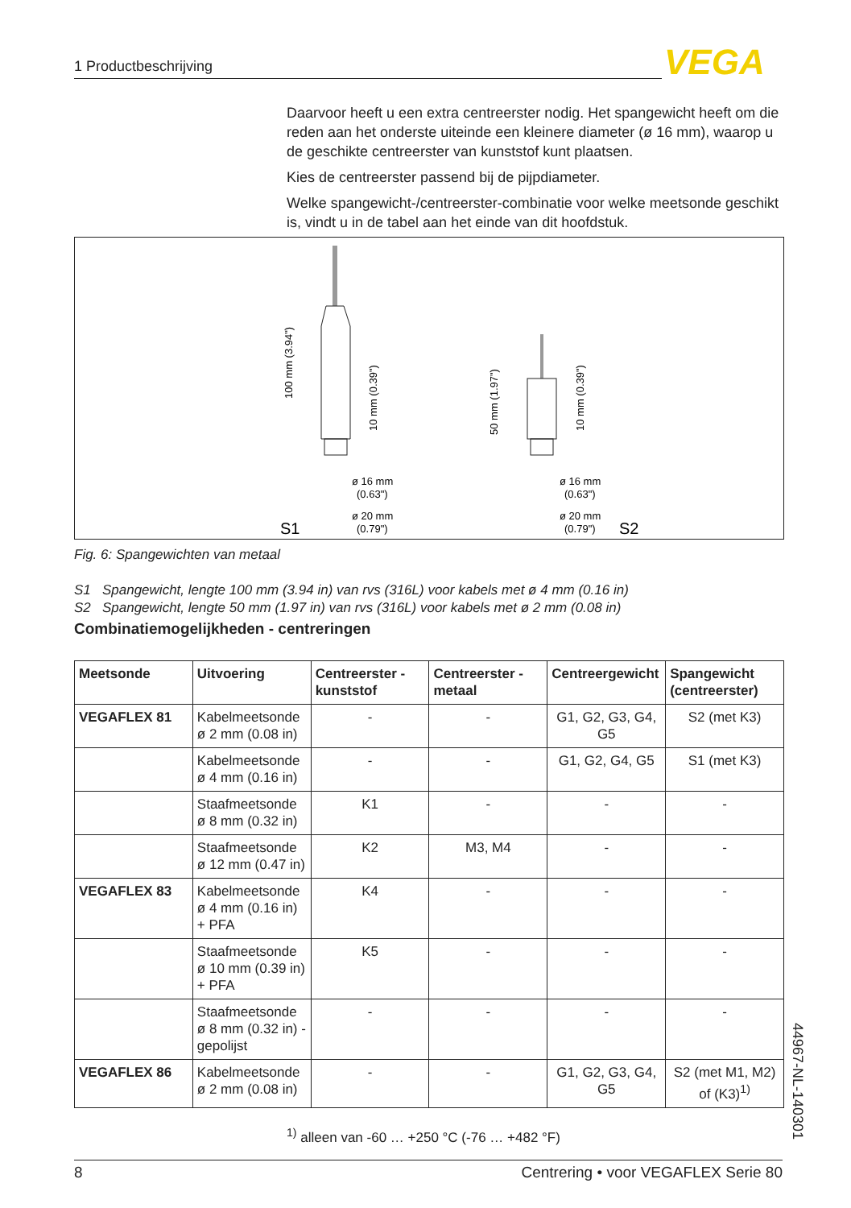1 Productbeschrijving VEGA
Daarvoor heeft u een extra centreerster nodig. Het spangewicht heeft om die reden aan het onderste uiteinde een kleinere diameter (ø 16 mm), waarop u de geschikte centreerster van kunststof kunt plaatsen.
Kies de centreerster passend bij de pijpdiameter.
Welke spangewicht-/centreerster-combinatie voor welke meetsonde geschikt is, vindt u in de tabel aan het einde van dit hoofdstuk.
100 mm (3.94")
10 mm (0.39")
50 mm (1.97")
10 mm (0.39")
ø 16 mm
(0.63")
ø 20 mm
(0.79")
ø 16 mm
(0.63")
ø 20 mm
(0.79")
S1
S2
Fig. 6: Spangewichten van metaal
S1 Spangewicht, lengte 100 mm (3.94 in) van rvs (316L) voor kabels met ø 4 mm (0.16 in)
S2 Spangewicht, lengte 50 mm (1.97 in) van rvs (316L) voor kabels met ø 2 mm (0.08 in)
Combinatiemogelijkheden - centreringen
| Meetsonde | Uitvoering | Centreerster - kunststof | Centreerster - metaal | Centreerge­wicht | Spangewicht (centreerster) |
| --- | --- | --- | --- | --- | --- |
| VEGAFLEX 81 | Kabelmeetsonde ø 2 mm (0.08 in) | - | - | G1, G2, G3, G4, G5 | S2 (met K3) |
| | Kabelmeetsonde ø 4 mm (0.16 in) | - | - | G1, G2, G4, G5 | S1 (met K3) |
| | Staafmeetsonde ø 8 mm (0.32 in) | K1 | - | - | - |
| | Staafmeetsonde ø 12 mm (0.47 in) | K2 | M3, M4 | - | - |
| VEGAFLEX 83 | Kabelmeetsonde ø 4 mm (0.16 in) + PFA | K4 | - | - | - |
| | Staafmeetsonde ø 10 mm (0.39 in) + PFA | K5 | - | - | - |
| | Staafmeetsonde ø 8 mm (0.32 in) - gepolijst | - | - | - | - |
| VEGAFLEX 86 | Kabelmeetsonde ø 2 mm (0.08 in) | - | - | G1, G2, G3, G4, G5 | S2 (met M1, M2) of (K3)<sup>1)</sup> |
<sup>1)</sup> alleen van -60 … +250 °C (-76 … +482 °F)
44967-NL-140301
8 Centrering • voor VEGAFLEX Serie 80